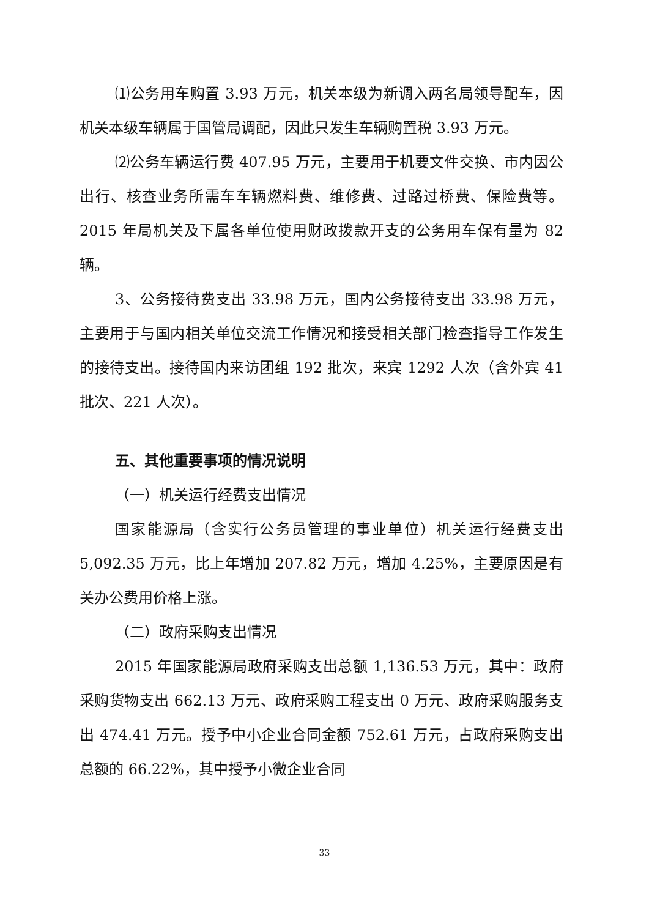⑴公务用车购置 3.93 万元，机关本级为新调入两名局领导配车，因机关本级车辆属于国管局调配，因此只发生车辆购置税 3.93 万元。
⑵公务车辆运行费 407.95 万元，主要用于机要文件交换、市内因公出行、核查业务所需车车辆燃料费、维修费、过路过桥费、保险费等。2015 年局机关及下属各单位使用财政拨款开支的公务用车保有量为 82 辆。
3、公务接待费支出 33.98 万元，国内公务接待支出 33.98 万元，主要用于与国内相关单位交流工作情况和接受相关部门检查指导工作发生的接待支出。接待国内来访团组 192 批次，来宾 1292 人次（含外宾 41 批次、221 人次）。
五、其他重要事项的情况说明
（一）机关运行经费支出情况
国家能源局（含实行公务员管理的事业单位）机关运行经费支出 5,092.35 万元，比上年增加 207.82 万元，增加 4.25%，主要原因是有关办公费用价格上涨。
（二）政府采购支出情况
2015 年国家能源局政府采购支出总额 1,136.53 万元，其中：政府采购货物支出 662.13 万元、政府采购工程支出 0 万元、政府采购服务支出 474.41 万元。授予中小企业合同金额 752.61 万元，占政府采购支出总额的 66.22%，其中授予小微企业合同
33